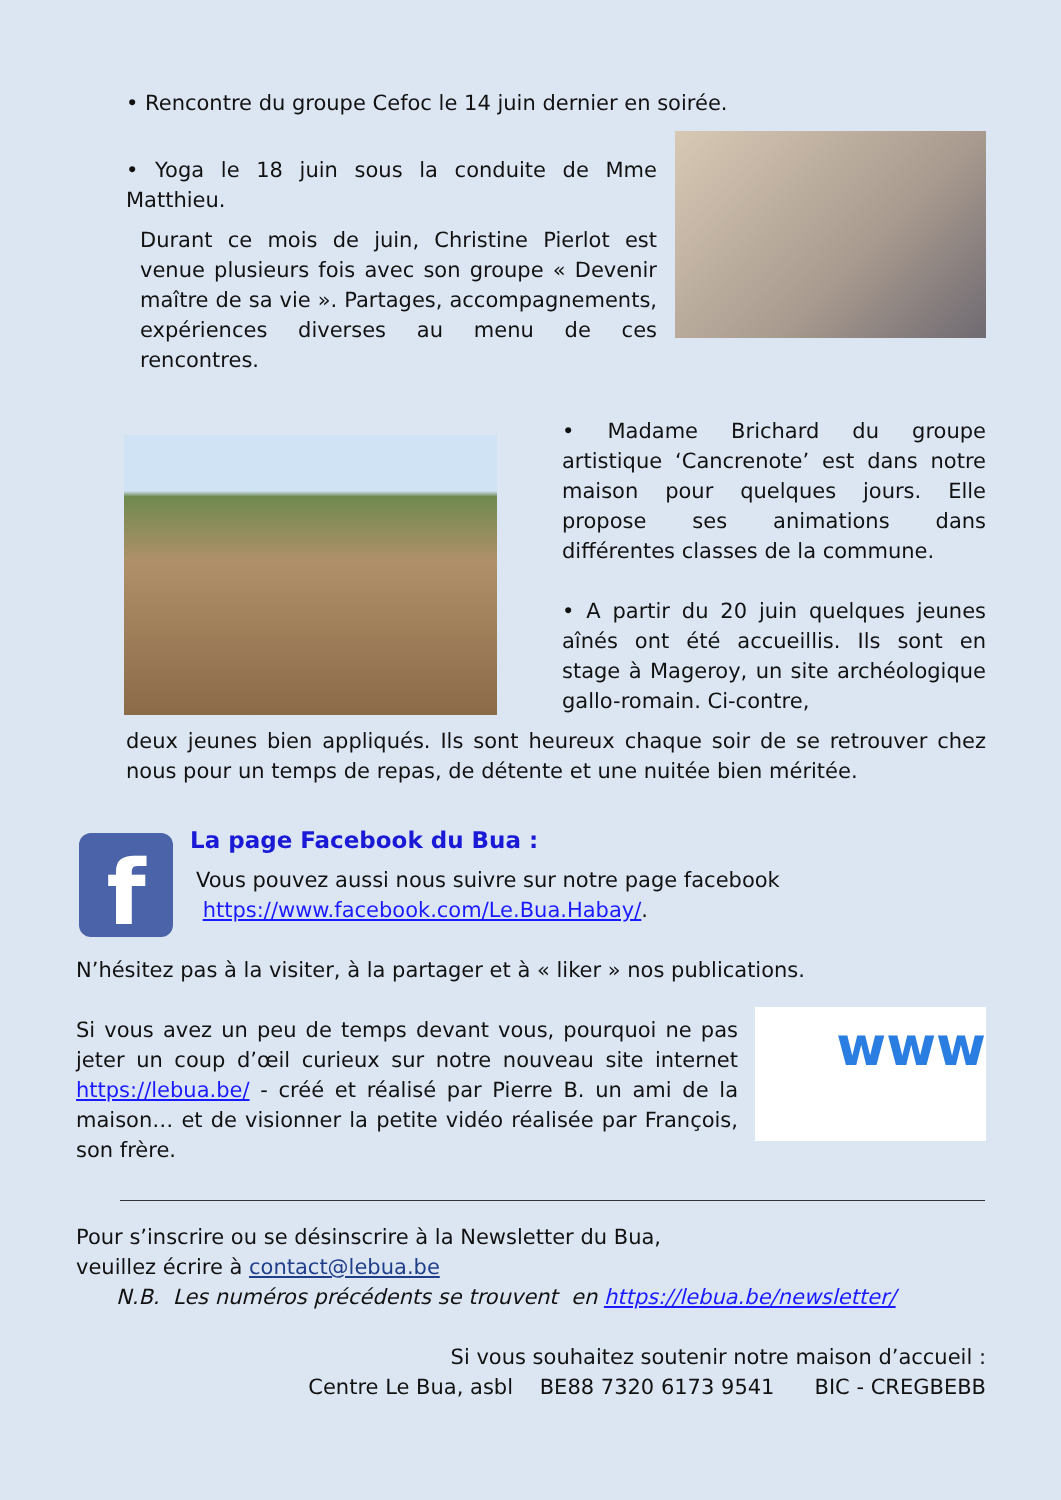• Rencontre du groupe Cefoc le 14 juin dernier en soirée.
• Yoga le 18 juin sous la conduite de Mme Matthieu.
Durant ce mois de juin, Christine Pierlot est venue plusieurs fois avec son groupe « Devenir maître de sa vie ». Partages, accompagnements, expériences diverses au menu de ces rencontres.
• Madame Brichard du groupe artistique ‘Cancrenote’ est dans notre maison pour quelques jours. Elle propose ses animations dans différentes classes de la commune.
• A partir du 20 juin quelques jeunes aînés ont été accueillis. Ils sont en stage à Mageroy, un site archéologique gallo-romain. Ci-contre,
deux jeunes bien appliqués. Ils sont heureux chaque soir de se retrouver chez nous pour un temps de repas, de détente et une nuitée bien méritée.
f
La page Facebook du Bua :
Vous pouvez aussi nous suivre sur notre page facebook
https://www.facebook.com/Le.Bua.Habay/.
N’hésitez pas à la visiter, à la partager et à « liker » nos publications.
www
Si vous avez un peu de temps devant vous, pourquoi ne pas jeter un coup d’œil curieux sur notre nouveau site internet https://lebua.be/ - créé et réalisé par Pierre B. un ami de la maison… et de visionner la petite vidéo réalisée par François, son frère.
Pour s’inscrire ou se désinscrire à la Newsletter du Bua,
veuillez écrire à contact@lebua.be
N.B. Les numéros précédents se trouvent en https://lebua.be/newsletter/
Si vous souhaitez soutenir notre maison d’accueil :
Centre Le Bua, asbl BE88 7320 6173 9541 BIC - CREGBEBB